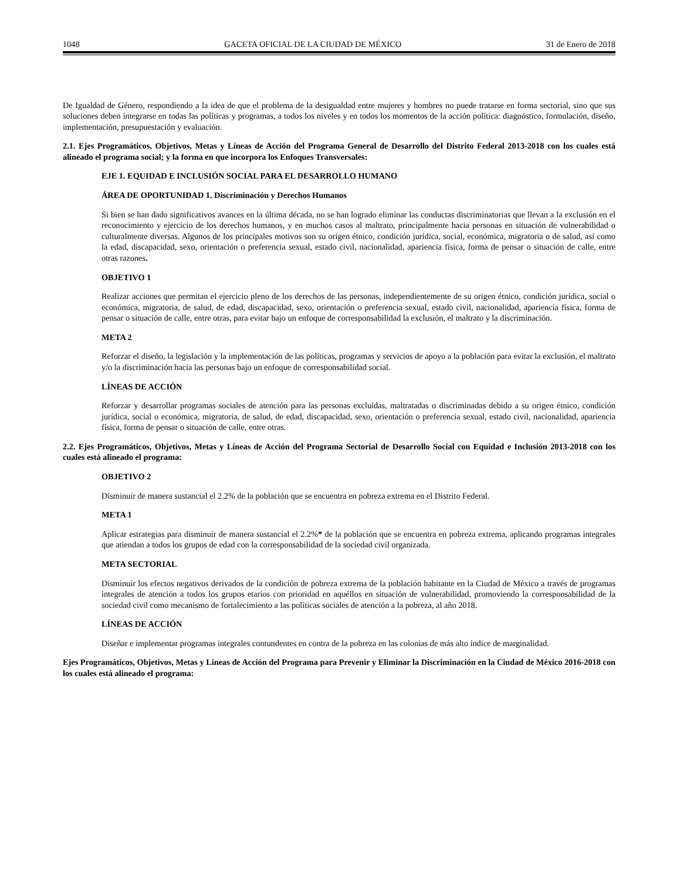1048 GACETA OFICIAL DE LA CIUDAD DE MÉXICO 31 de Enero de 2018
De Igualdad de Género, respondiendo a la idea de que el problema de la desigualdad entre mujeres y hombres no puede tratarse en forma sectorial, sino que sus soluciones deben integrarse en todas las políticas y programas, a todos los niveles y en todos los momentos de la acción política: diagnóstico, formulación, diseño, implementación, presupuestación y evaluación.
2.1. Ejes Programáticos, Objetivos, Metas y Líneas de Acción del Programa General de Desarrollo del Distrito Federal 2013-2018 con los cuales está alineado el programa social; y la forma en que incorpora los Enfoques Transversales:
EJE 1. EQUIDAD E INCLUSIÓN SOCIAL PARA EL DESARROLLO HUMANO
ÁREA DE OPORTUNIDAD 1. Discriminación y Derechos Humanos
Si bien se han dado significativos avances en la última década, no se han logrado eliminar las conductas discriminatorias que llevan a la exclusión en el reconocimiento y ejercicio de los derechos humanos, y en muchos casos al maltrato, principalmente hacia personas en situación de vulnerabilidad o culturalmente diversas. Algunos de los principales motivos son su origen étnico, condición jurídica, social, económica, migratoria o de salud, así como la edad, discapacidad, sexo, orientación o preferencia sexual, estado civil, nacionalidad, apariencia física, forma de pensar o situación de calle, entre otras razones.
OBJETIVO 1
Realizar acciones que permitan el ejercicio pleno de los derechos de las personas, independientemente de su origen étnico, condición jurídica, social o económica, migratoria, de salud, de edad, discapacidad, sexo, orientación o preferencia sexual, estado civil, nacionalidad, apariencia física, forma de pensar o situación de calle, entre otras, para evitar bajo un enfoque de corresponsabilidad la exclusión, el maltrato y la discriminación.
META 2
Reforzar el diseño, la legislación y la implementación de las políticas, programas y servicios de apoyo a la población para evitar la exclusión, el maltrato y/o la discriminación hacia las personas bajo un enfoque de corresponsabilidad social.
LÍNEAS DE ACCIÓN
Reforzar y desarrollar programas sociales de atención para las personas excluidas, maltratadas o discriminadas debido a su origen étnico, condición jurídica, social o económica, migratoria, de salud, de edad, discapacidad, sexo, orientación o preferencia sexual, estado civil, nacionalidad, apariencia física, forma de pensar o situación de calle, entre otras.
2.2. Ejes Programáticos, Objetivos, Metas y Líneas de Acción del Programa Sectorial de Desarrollo Social con Equidad e Inclusión 2013-2018 con los cuales está alineado el programa:
OBJETIVO 2
Disminuir de manera sustancial el 2.2% de la población que se encuentra en pobreza extrema en el Distrito Federal.
META 1
Aplicar estrategias para disminuir de manera sustancial el 2.2%* de la población que se encuentra en pobreza extrema, aplicando programas integrales que atiendan a todos los grupos de edad con la corresponsabilidad de la sociedad civil organizada.
META SECTORIAL
Disminuir los efectos negativos derivados de la condición de pobreza extrema de la población habitante en la Ciudad de México a través de programas integrales de atención a todos los grupos etarios con prioridad en aquéllos en situación de vulnerabilidad, promoviendo la corresponsabilidad de la sociedad civil como mecanismo de fortalecimiento a las políticas sociales de atención a la pobreza, al año 2018.
LÍNEAS DE ACCIÓN
Diseñar e implementar programas integrales contundentes en contra de la pobreza en las colonias de más alto índice de marginalidad.
Ejes Programáticos, Objetivos, Metas y Líneas de Acción del Programa para Prevenir y Eliminar la Discriminación en la Ciudad de México 2016-2018 con los cuales está alineado el programa: